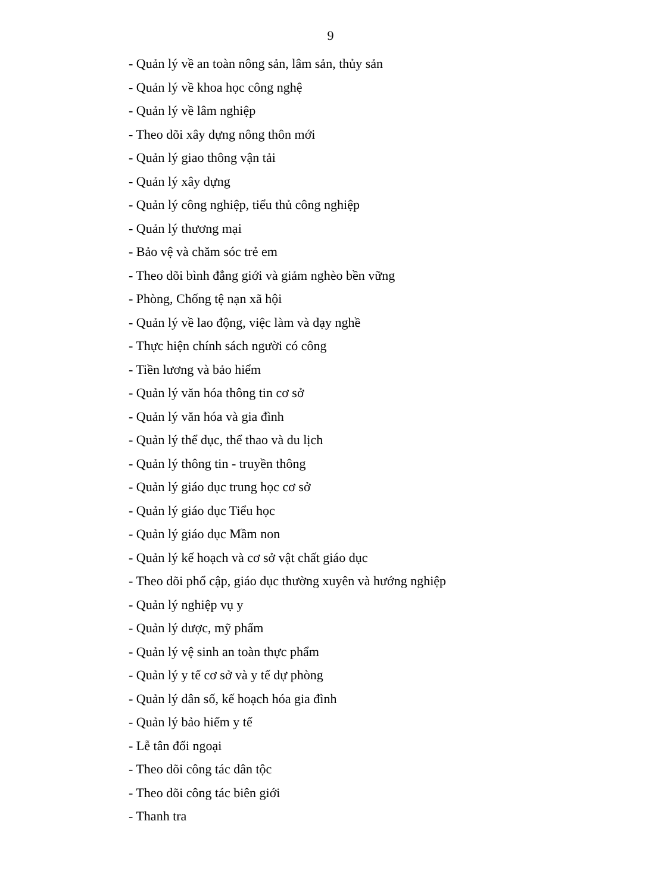9
- Quản lý về an toàn nông sản, lâm sản, thủy sản
- Quản lý về khoa học công nghệ
- Quản lý về lâm nghiệp
- Theo dõi xây dựng nông thôn mới
- Quản lý giao thông vận tải
- Quản lý xây dựng
- Quản lý công nghiệp, tiểu thủ công nghiệp
- Quản lý thương mại
- Bảo vệ và chăm sóc trẻ em
- Theo dõi bình đẳng giới và giảm nghèo bền vững
- Phòng, Chống tệ nạn xã hội
- Quản lý về lao động, việc làm và dạy nghề
- Thực hiện chính sách người có công
- Tiền lương và bảo hiểm
- Quản lý văn hóa thông tin cơ sở
- Quản lý văn hóa và gia đình
- Quản lý thể dục, thể thao và du lịch
- Quản lý thông tin - truyền thông
- Quản lý giáo dục trung học cơ sở
- Quản lý giáo dục Tiểu học
- Quản lý giáo dục Mầm non
- Quản lý kế hoạch và cơ sở vật chất giáo dục
- Theo dõi phổ cập, giáo dục thường xuyên và hướng nghiệp
- Quản lý nghiệp vụ y
- Quản lý dược, mỹ phẩm
- Quản lý vệ sinh an toàn thực phẩm
- Quản lý y tế cơ sở và y tế dự phòng
- Quản lý dân số, kế hoạch hóa gia đình
- Quản lý bảo hiểm y tế
- Lễ tân đối ngoại
- Theo dõi công tác dân tộc
- Theo dõi công tác biên giới
- Thanh tra